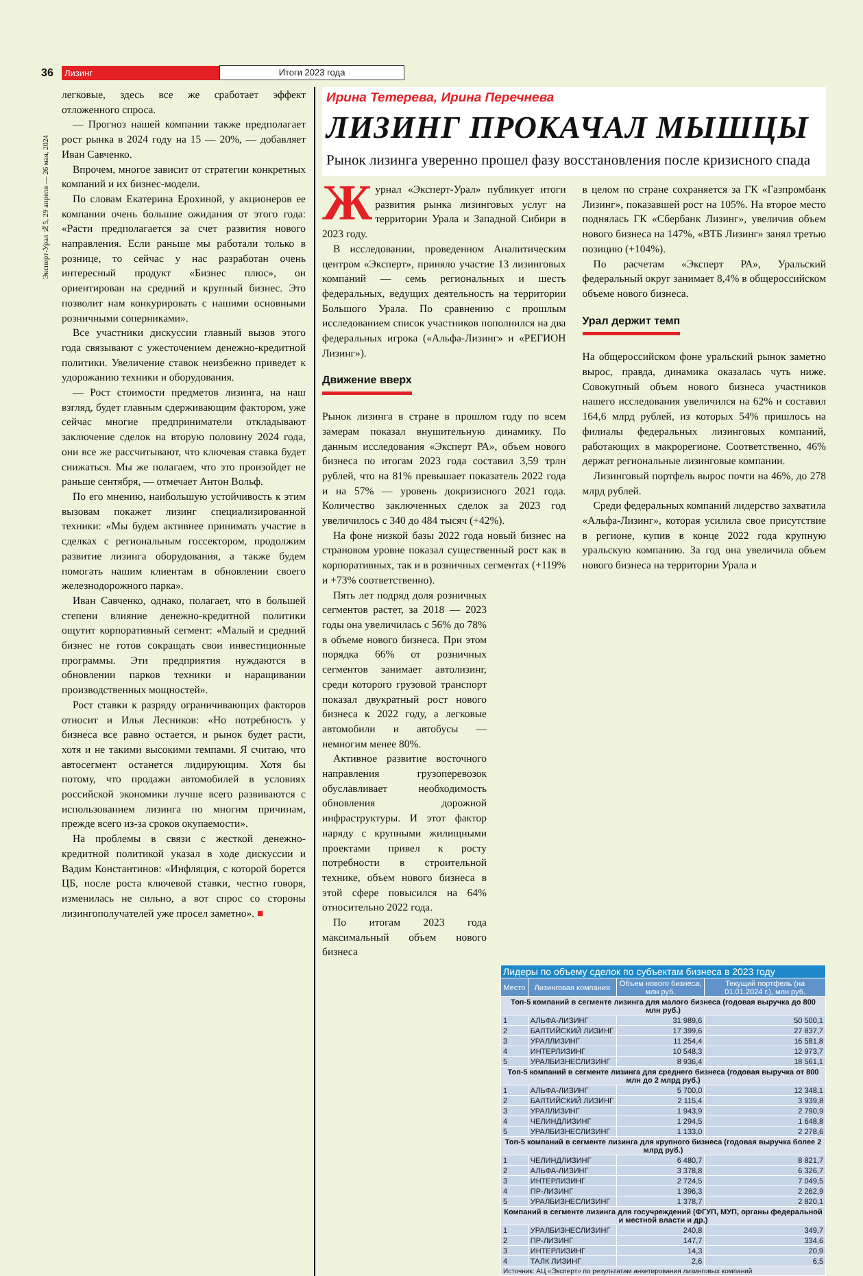36 Лизинг Итоги 2023 года
Эксперт-Урал №5, 29 апреля — 26 мая, 2024
легковые, здесь все же сработает эффект отложенного спроса.
— Прогноз нашей компании также предполагает рост рынка в 2024 году на 15 — 20%, — добавляет Иван Савченко.
Впрочем, многое зависит от стратегии конкретных компаний и их бизнес-модели.
По словам Екатерина Ерохиной, у акционеров ее компании очень большие ожидания от этого года: «Расти предполагается за счет развития нового направления. Если раньше мы работали только в рознице, то сейчас у нас разработан очень интересный продукт «Бизнес плюс», он ориентирован на средний и крупный бизнес. Это позволит нам конкурировать с нашими основными розничными соперниками».
Все участники дискуссии главный вызов этого года связывают с ужесточением денежно-кредитной политики. Увеличение ставок неизбежно приведет к удорожанию техники и оборудования.
— Рост стоимости предметов лизинга, на наш взгляд, будет главным сдерживающим фактором, уже сейчас многие предприниматели откладывают заключение сделок на вторую половину 2024 года, они все же рассчитывают, что ключевая ставка будет снижаться. Мы же полагаем, что это произойдет не раньше сентября, — отмечает Антон Вольф.
По его мнению, наибольшую устойчивость к этим вызовам покажет лизинг специализированной техники: «Мы будем активнее принимать участие в сделках с региональным госсектором, продолжим развитие лизинга оборудования, а также будем помогать нашим клиентам в обновлении своего железнодорожного парка».
Иван Савченко, однако, полагает, что в большей степени влияние денежно-кредитной политики ощутит корпоративный сегмент: «Малый и средний бизнес не готов сокращать свои инвестиционные программы. Эти предприятия нуждаются в обновлении парков техники и наращивании производственных мощностей».
Рост ставки к разряду ограничивающих факторов относит и Илья Лесников: «Но потребность у бизнеса все равно остается, и рынок будет расти, хотя и не такими высокими темпами. Я считаю, что автосегмент останется лидирующим. Хотя бы потому, что продажи автомобилей в условиях российской экономики лучше всего развиваются с использованием лизинга по многим причинам, прежде всего из-за сроков окупаемости».
На проблемы в связи с жесткой денежно-кредитной политикой указал в ходе дискуссии и Вадим Константинов: «Инфляция, с которой борется ЦБ, после роста ключевой ставки, честно говоря, изменилась не сильно, а вот спрос со стороны лизингополучателей уже просел заметно». ■
Ирина Тетерева, Ирина Перечнева
ЛИЗИНГ ПРОКАЧАЛ МЫШЦЫ
Рынок лизинга уверенно прошел фазу восстановления после кризисного спада
Журнал «Эксперт-Урал» публикует итоги развития рынка лизинговых услуг на территории Урала и Западной Сибири в 2023 году.
В исследовании, проведенном Аналитическим центром «Эксперт», приняло участие 13 лизинговых компаний — семь региональных и шесть федеральных, ведущих деятельность на территории Большого Урала. По сравнению с прошлым исследованием список участников пополнился на два федеральных игрока («Альфа-Лизинг» и «РЕГИОН Лизинг»).
Движение вверх
Рынок лизинга в стране в прошлом году по всем замерам показал внушительную динамику. По данным исследования «Эксперт РА», объем нового бизнеса по итогам 2023 года составил 3,59 трлн рублей, что на 81% превышает показатель 2022 года и на 57% — уровень докризисного 2021 года. Количество заключенных сделок за 2023 год увеличилось с 340 до 484 тысяч (+42%).
На фоне низкой базы 2022 года новый бизнес на страновом уровне показал существенный рост как в корпоративных, так и в розничных сегментах (+119% и +73% соответственно).
Пять лет подряд доля розничных сегментов растет, за 2018 — 2023 годы она увеличилась с 56% до 78% в объеме нового бизнеса. При этом порядка 66% от розничных сегментов занимает автолизинг, среди которого грузовой транспорт показал двукратный рост нового бизнеса к 2022 году, а легковые автомобили и автобусы — немногим менее 80%.
Активное развитие восточного направления грузоперевозок обуславливает необходимость обновления дорожной инфраструктуры. И этот фактор наряду с крупными жилищными проектами привел к росту потребности в строительной технике, объем нового бизнеса в этой сфере повысился на 64% относительно 2022 года.
По итогам 2023 года максимальный объем нового бизнеса
в целом по стране сохраняется за ГК «Газпромбанк Лизинг», показавшей рост на 105%. На второе место поднялась ГК «Сбербанк Лизинг», увеличив объем нового бизнеса на 147%, «ВТБ Лизинг» занял третью позицию (+104%).
По расчетам «Эксперт РА», Уральский федеральный округ занимает 8,4% в общероссийском объеме нового бизнеса.
Урал держит темп
На общероссийском фоне уральский рынок заметно вырос, правда, динамика оказалась чуть ниже. Совокупный объем нового бизнеса участников нашего исследования увеличился на 62% и составил 164,6 млрд рублей, из которых 54% пришлось на филиалы федеральных лизинговых компаний, работающих в макрорегионе. Соответственно, 46% держат региональные лизинговые компании.
Лизинговый портфель вырос почти на 46%, до 278 млрд рублей.
Среди федеральных компаний лидерство захватила «Альфа-Лизинг», которая усилила свое присутствие в регионе, купив в конце 2022 года крупную уральскую компанию. За год она увеличила объем нового бизнеса на территории Урала и
| Лидеры по объему сделок по субъектам бизнеса в 2023 году | | | |
| --- | --- | --- | --- |
| Место | Лизинговая компания | Объем нового бизнеса, млн руб. | Текущий портфель (на 01.01.2024 г.), млн руб. |
| Топ-5 компаний в сегменте лизинга для малого бизнеса (годовая выручка до 800 млн руб.) | | | |
| 1 | АЛЬФА-ЛИЗИНГ | 31 989,6 | 50 500,1 |
| 2 | БАЛТИЙСКИЙ ЛИЗИНГ | 17 399,6 | 27 837,7 |
| 3 | УРАЛЛИЗИНГ | 11 254,4 | 16 581,8 |
| 4 | ИНТЕРЛИЗИНГ | 10 548,3 | 12 973,7 |
| 5 | УРАЛБИЗНЕСЛИЗИНГ | 8 936,4 | 18 561,1 |
| Топ-5 компаний в сегменте лизинга для среднего бизнеса (годовая выручка от 800 млн до 2 млрд руб.) | | | |
| 1 | АЛЬФА-ЛИЗИНГ | 5 700,0 | 12 348,1 |
| 2 | БАЛТИЙСКИЙ ЛИЗИНГ | 2 115,4 | 3 939,8 |
| 3 | УРАЛЛИЗИНГ | 1 943,9 | 2 790,9 |
| 4 | ЧЕЛИНДЛИЗИНГ | 1 294,5 | 1 648,8 |
| 5 | УРАЛБИЗНЕСЛИЗИНГ | 1 133,0 | 2 278,6 |
| Топ-5 компаний в сегменте лизинга для крупного бизнеса (годовая выручка более 2 млрд руб.) | | | |
| 1 | ЧЕЛИНДЛИЗИНГ | 6 480,7 | 8 821,7 |
| 2 | АЛЬФА-ЛИЗИНГ | 3 378,8 | 6 326,7 |
| 3 | ИНТЕРЛИЗИНГ | 2 724,5 | 7 049,5 |
| 4 | ПР-ЛИЗИНГ | 1 396,3 | 2 262,9 |
| 5 | УРАЛБИЗНЕСЛИЗИНГ | 1 378,7 | 2 820,1 |
| Компаний в сегменте лизинга для госучреждений (ФГУП, МУП, органы федеральной и местной власти и др.) | | | |
| 1 | УРАЛБИЗНЕСЛИЗИНГ | 240,8 | 349,7 |
| 2 | ПР-ЛИЗИНГ | 147,7 | 334,6 |
| 3 | ИНТЕРЛИЗИНГ | 14,3 | 20,9 |
| 4 | ТАЛК ЛИЗИНГ | 2,6 | 6,5 |
| Источник: АЦ «Эксперт» по результатам анкетирования лизинговых компаний | | | |